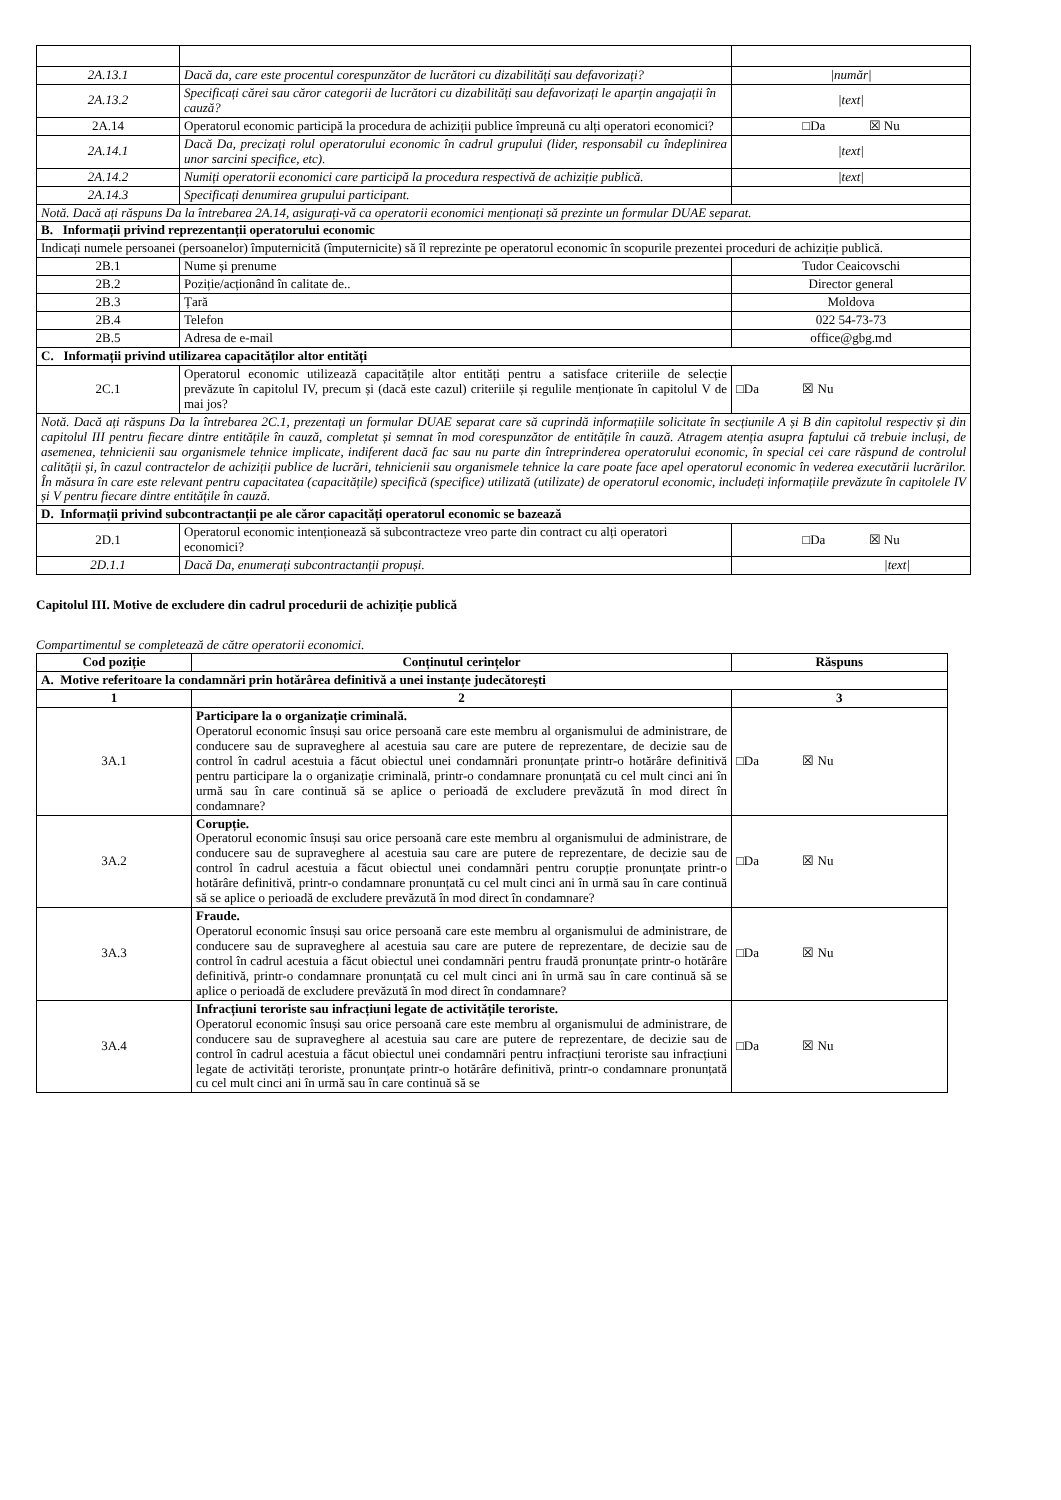| 2A.13.1 | Dacă da, care este procentul corespunzător de lucrători cu dizabilități sau defavorizați? | /număr/ |
| 2A.13.2 | Specificați cărei sau căror categorii de lucrători cu dizabilități sau defavorizați le aparțin angajații în cauză? | /text/ |
| 2A.14 | Operatorul economic participă la procedura de achiziții publice împreună cu alți operatori economici? | □Da ☒ Nu |
| 2A.14.1 | Dacă Da, precizați rolul operatorului economic în cadrul grupului (lider, responsabil cu îndeplinirea unor sarcini specifice, etc). | /text/ |
| 2A.14.2 | Numiți operatorii economici care participă la procedura respectivă de achiziție publică. | /text/ |
| 2A.14.3 | Specificați denumirea grupului participant. | |
| Notă. Dacă ați răspuns Da la întrebarea 2A.14, asigurați-vă ca operatorii economici menționați să prezinte un formular DUAE separat. | | |
| B. Informații privind reprezentanții operatorului economic | | |
| Indicați numele persoanei (persoanelor) împuternicită (împuternicite) să îl reprezinte pe operatorul economic în scopurile prezentei proceduri de achiziție publică. | | |
| 2B.1 | Nume și prenume | Tudor Ceaicovschi |
| 2B.2 | Poziție/acționând în calitate de.. | Director general |
| 2B.3 | Țară | Moldova |
| 2B.4 | Telefon | 022 54-73-73 |
| 2B.5 | Adresa de e-mail | office@gbg.md |
| C. Informații privind utilizarea capacităților altor entități | | |
| 2C.1 | Operatorul economic utilizează capacitățile altor entități pentru a satisface criteriile de selecție prevăzute în capitolul IV, precum și (dacă este cazul) criteriile și regulile menționate în capitolul V de mai jos? | □Da ☒ Nu |
| Notă. Dacă ați răspuns Da la întrebarea 2C.1, prezentați un formular DUAE separat care să cuprindă informațiile solicitate în secțiunile A și B din capitolul respectiv și din capitolul III pentru fiecare dintre entitățile în cauză, completat și semnat în mod corespunzător de entitățile în cauză. Atragem atenția asupra faptului că trebuie incluși, de asemenea, tehnicienii sau organismele tehnice implicate, indiferent dacă fac sau nu parte din întreprinderea operatorului economic, în special cei care răspund de controlul calității și, în cazul contractelor de achiziții publice de lucrări, tehnicienii sau organismele tehnice la care poate face apel operatorul economic în vederea executării lucrărilor. În măsura în care este relevant pentru capacitatea (capacitățile) specifică (specifice) utilizată (utilizate) de operatorul economic, includeți informațiile prevăzute în capitolele IV și V pentru fiecare dintre entitățile în cauză. | | |
| D. Informații privind subcontractanții pe ale căror capacități operatorul economic se bazează | | |
| 2D.1 | Operatorul economic intenționează să subcontracteze vreo parte din contract cu alți operatori economici? | □Da ☒ Nu |
| 2D.1.1 | Dacă Da, enumerați subcontractanții propuși. | /text/ |
Capitolul III. Motive de excludere din cadrul procedurii de achiziție publică
Compartimentul se completează de către operatorii economici.
| Cod poziție | Conținutul cerințelor | Răspuns |
| --- | --- | --- |
| A. Motive referitoare la condamnări prin hotărârea definitivă a unei instanțe judecătorești | | |
| 1 | 2 | 3 |
| 3A.1 | Participare la o organizație criminală. Operatorul economic însuși sau orice persoană care este membru al organismului de administrare, de conducere sau de supraveghere al acestuia sau care are putere de reprezentare, de decizie sau de control în cadrul acestuia a făcut obiectul unei condamnări pronunțate printr-o hotărâre definitivă pentru participare la o organizație criminală, printr-o condamnare pronunțată cu cel mult cinci ani în urmă sau în care continuă să se aplice o perioadă de excludere prevăzută în mod direct în condamnare? | □Da ☒ Nu |
| 3A.2 | Corupție. Operatorul economic însuși sau orice persoană care este membru al organismului de administrare, de conducere sau de supraveghere al acestuia sau care are putere de reprezentare, de decizie sau de control în cadrul acestuia a făcut obiectul unei condamnări pentru corupție pronunțate printr-o hotărâre definitivă, printr-o condamnare pronunțată cu cel mult cinci ani în urmă sau în care continuă să se aplice o perioadă de excludere prevăzută în mod direct în condamnare? | □Da ☒ Nu |
| 3A.3 | Fraude. Operatorul economic însuși sau orice persoană care este membru al organismului de administrare, de conducere sau de supraveghere al acestuia sau care are putere de reprezentare, de decizie sau de control în cadrul acestuia a făcut obiectul unei condamnări pentru fraudă pronunțate printr-o hotărâre definitivă, printr-o condamnare pronunțată cu cel mult cinci ani în urmă sau în care continuă să se aplice o perioadă de excludere prevăzută în mod direct în condamnare? | □Da ☒ Nu |
| 3A.4 | Infracțiuni teroriste sau infracțiuni legate de activitățile teroriste. Operatorul economic însuși sau orice persoană care este membru al organismului de administrare, de conducere sau de supraveghere al acestuia sau care are putere de reprezentare, de decizie sau de control în cadrul acestuia a făcut obiectul unei condamnări pentru infracțiuni teroriste sau infracțiuni legate de activități teroriste, pronunțate printr-o hotărâre definitivă, printr-o condamnare pronunțată cu cel mult cinci ani în urmă sau în care continuă să se | □Da ☒ Nu |